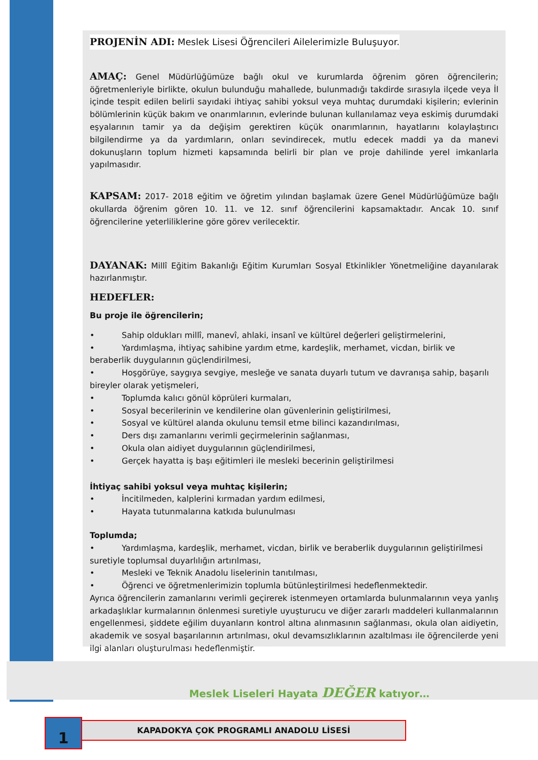PROJENİN ADI: Meslek Lisesi Öğrencileri Ailelerimizle Buluşuyor.
AMAÇ: Genel Müdürlüğümüze bağlı okul ve kurumlarda öğrenim gören öğrencilerin; öğretmenleriyle birlikte, okulun bulunduğu mahallede, bulunmadığı takdirde sırasıyla ilçede veya İl içinde tespit edilen belirli sayıdaki ihtiyaç sahibi yoksul veya muhtaç durumdaki kişilerin; evlerinin bölümlerinin küçük bakım ve onarımlarının, evlerinde bulunan kullanılamaz veya eskimiş durumdaki eşyalarının tamir ya da değişim gerektiren küçük onarımlarının, hayatlarını kolaylaştırıcı bilgilendirme ya da yardımların, onları sevindirecek, mutlu edecek maddi ya da manevi dokunuşların toplum hizmeti kapsamında belirli bir plan ve proje dahilinde yerel imkanlarla yapılmasıdır.
KAPSAM: 2017- 2018 eğitim ve öğretim yılından başlamak üzere Genel Müdürlüğümüze bağlı okullarda öğrenim gören 10. 11. ve 12. sınıf öğrencilerini kapsamaktadır. Ancak 10. sınıf öğrencilerine yeterliliklerine göre görev verilecektir.
DAYANAK: Millî Eğitim Bakanlığı Eğitim Kurumları Sosyal Etkinlikler Yönetmeliğine dayanılarak hazırlanmıştır.
HEDEFLER:
Bu proje ile öğrencilerin;
• Sahip oldukları millî, manevî, ahlaki, insanî ve kültürel değerleri geliştirmelerini,
• Yardımlaşma, ihtiyaç sahibine yardım etme, kardeşlik, merhamet, vicdan, birlik ve beraberlik duygularının güçlendirilmesi,
• Hoşgörüye, saygıya sevgiye, mesleğe ve sanata duyarlı tutum ve davranışa sahip, başarılı bireyler olarak yetişmeleri,
• Toplumda kalıcı gönül köprüleri kurmaları,
• Sosyal becerilerinin ve kendilerine olan güvenlerinin geliştirilmesi,
• Sosyal ve kültürel alanda okulunu temsil etme bilinci kazandırılması,
• Ders dışı zamanlarını verimli geçirmelerinin sağlanması,
• Okula olan aidiyet duygularının güçlendirilmesi,
• Gerçek hayatta iş başı eğitimleri ile mesleki becerinin geliştirilmesi
İhtiyaç sahibi yoksul veya muhtaç kişilerin;
• İncitilmeden, kalplerini kırmadan yardım edilmesi,
• Hayata tutunmalarına katkıda bulunulması
Toplumda;
• Yardımlaşma, kardeşlik, merhamet, vicdan, birlik ve beraberlik duygularının geliştirilmesi suretiyle toplumsal duyarlılığın artırılması,
• Mesleki ve Teknik Anadolu liselerinin tanıtılması,
• Öğrenci ve öğretmenlerimizin toplumla bütünleştirilmesi hedeflenmektedir.
Ayrıca öğrencilerin zamanlarını verimli geçirerek istenmeyen ortamlarda bulunmalarının veya yanlış arkadaşlıklar kurmalarının önlenmesi suretiyle uyuşturucu ve diğer zararlı maddeleri kullanmalarının engellenmesi, şiddete eğilim duyanların kontrol altına alınmasının sağlanması, okula olan aidiyetin, akademik ve sosyal başarılarının artırılması, okul devamsızlıklarının azaltılması ile öğrencilerde yeni ilgi alanları oluşturulması hedeflenmiştir.
Meslek Liseleri Hayata DEĞER katıyor…
1 KAPADOKYA ÇOK PROGRAMLI ANADOLU LİSESİ